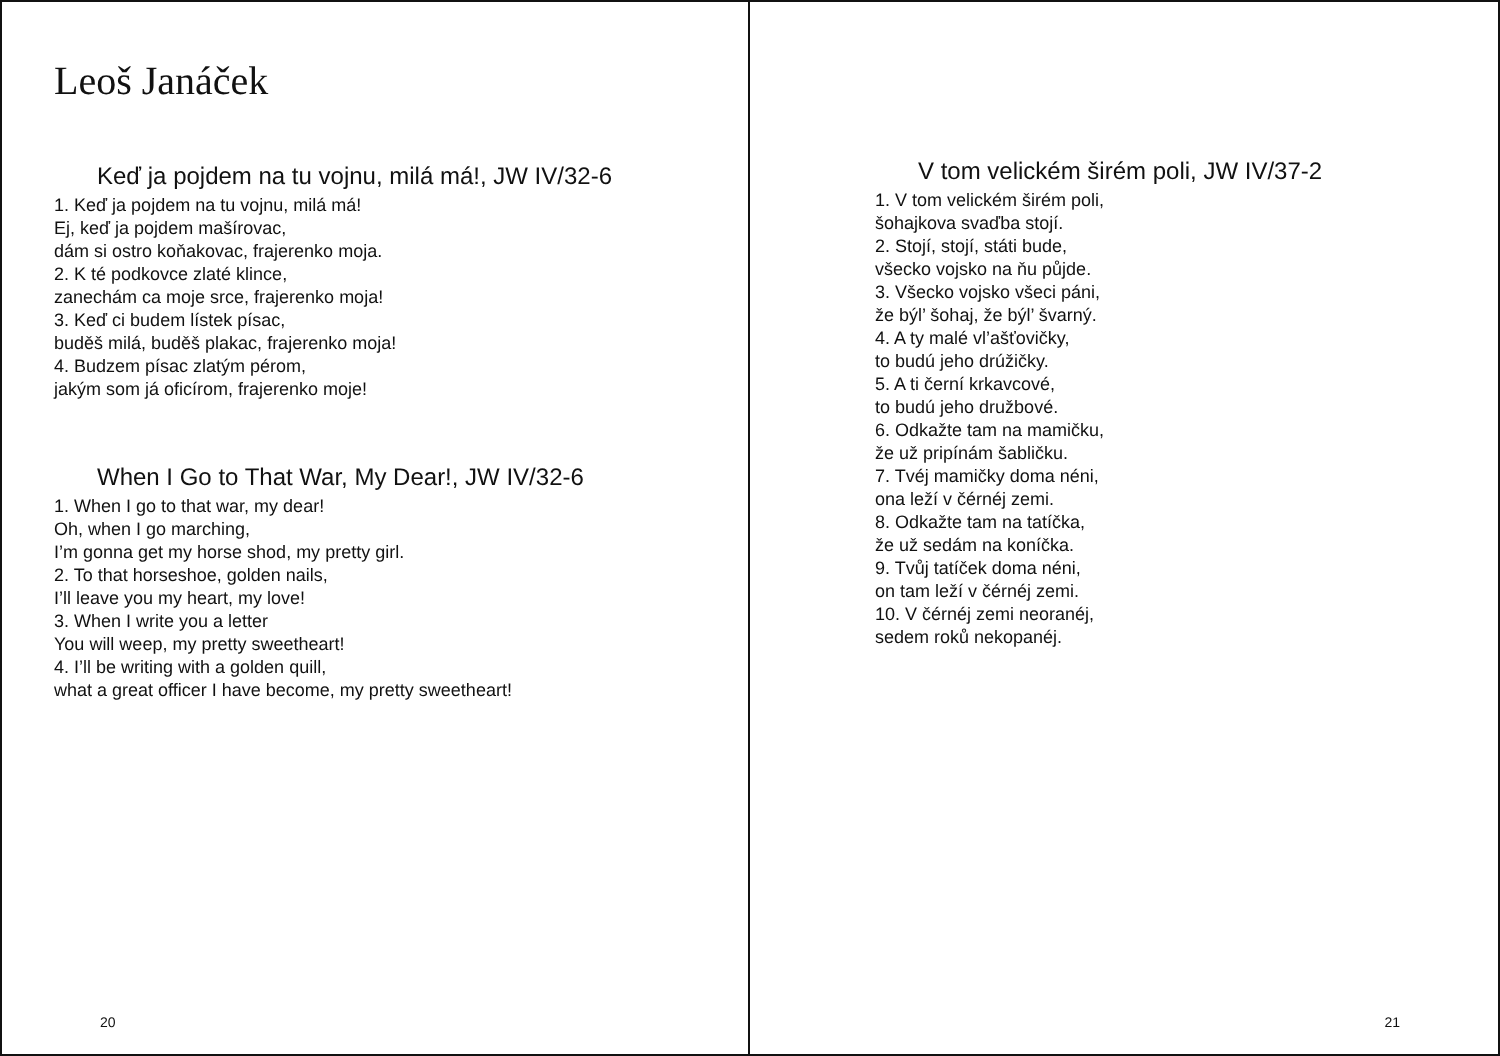Leoš Janáček
Keď ja pojdem na tu vojnu, milá má!, JW IV/32-6
1. Keď ja pojdem na tu vojnu, milá má!
Ej, keď ja pojdem mašírovac,
dám si ostro koňakovac, frajerenko moja.
2. K té podkovce zlaté klince,
zanechám ca moje srce, frajerenko moja!
3. Keď ci budem lístek písac,
buděš milá, buděš plakac, frajerenko moja!
4. Budzem písac zlatým pérom,
jakým som já oficírom, frajerenko moje!
When I Go to That War, My Dear!, JW IV/32-6
1. When I go to that war, my dear!
Oh, when I go marching,
I’m gonna get my horse shod, my pretty girl.
2. To that horseshoe, golden nails,
I’ll leave you my heart, my love!
3. When I write you a letter
You will weep, my pretty sweetheart!
4. I’ll be writing with a golden quill,
what a great officer I have become, my pretty sweetheart!
20
V tom velickém širém poli, JW IV/37-2
1. V tom velickém širém poli,
šohajkova svaďba stojí.
2. Stojí, stojí, státi bude,
všecko vojsko na ňu půjde.
3. Všecko vojsko všeci páni,
že býl’ šohaj, že býl’ švarný.
4. A ty malé vl’ašťovičky,
to budú jeho drúžičky.
5. A ti černí krkavcové,
to budú jeho družbové.
6. Odkažte tam na mamičku,
že už pripínám šabličku.
7. Tvéj mamičky doma néni,
ona leží v čérnéj zemi.
8. Odkažte tam na tatíčka,
že už sedám na koníčka.
9. Tvůj tatíček doma néni,
on tam leží v čérnéj zemi.
10. V čérnéj zemi neoranéj,
sedem roků nekopanéj.
21